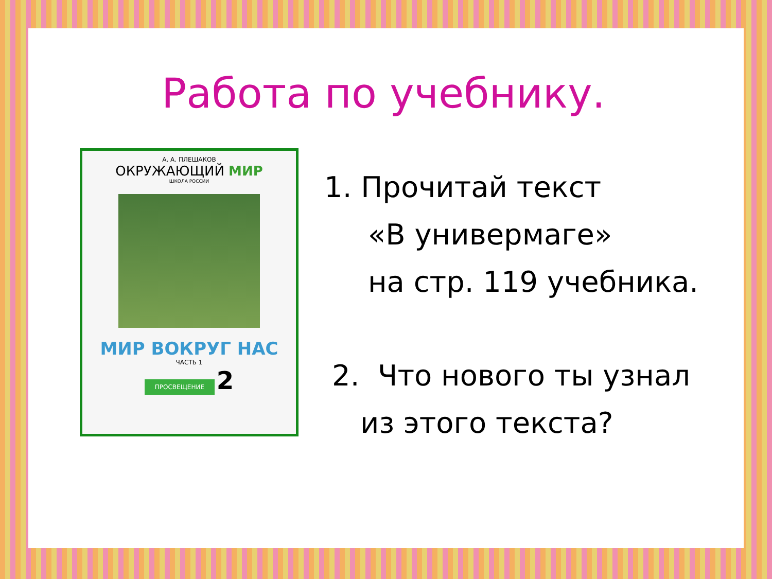Работа по учебнику.
А. А. ПЛЕШАКОВ
ОКРУЖАЮЩИЙ МИР
ШКОЛА РОССИИ
МИР ВОКРУГ НАС
ЧАСТЬ 1
ПРОСВЕЩЕНИЕ 2
1. Прочитай текст
«В универмаге»
на стр. 119 учебника.
2. Что нового ты узнал
из этого текста?